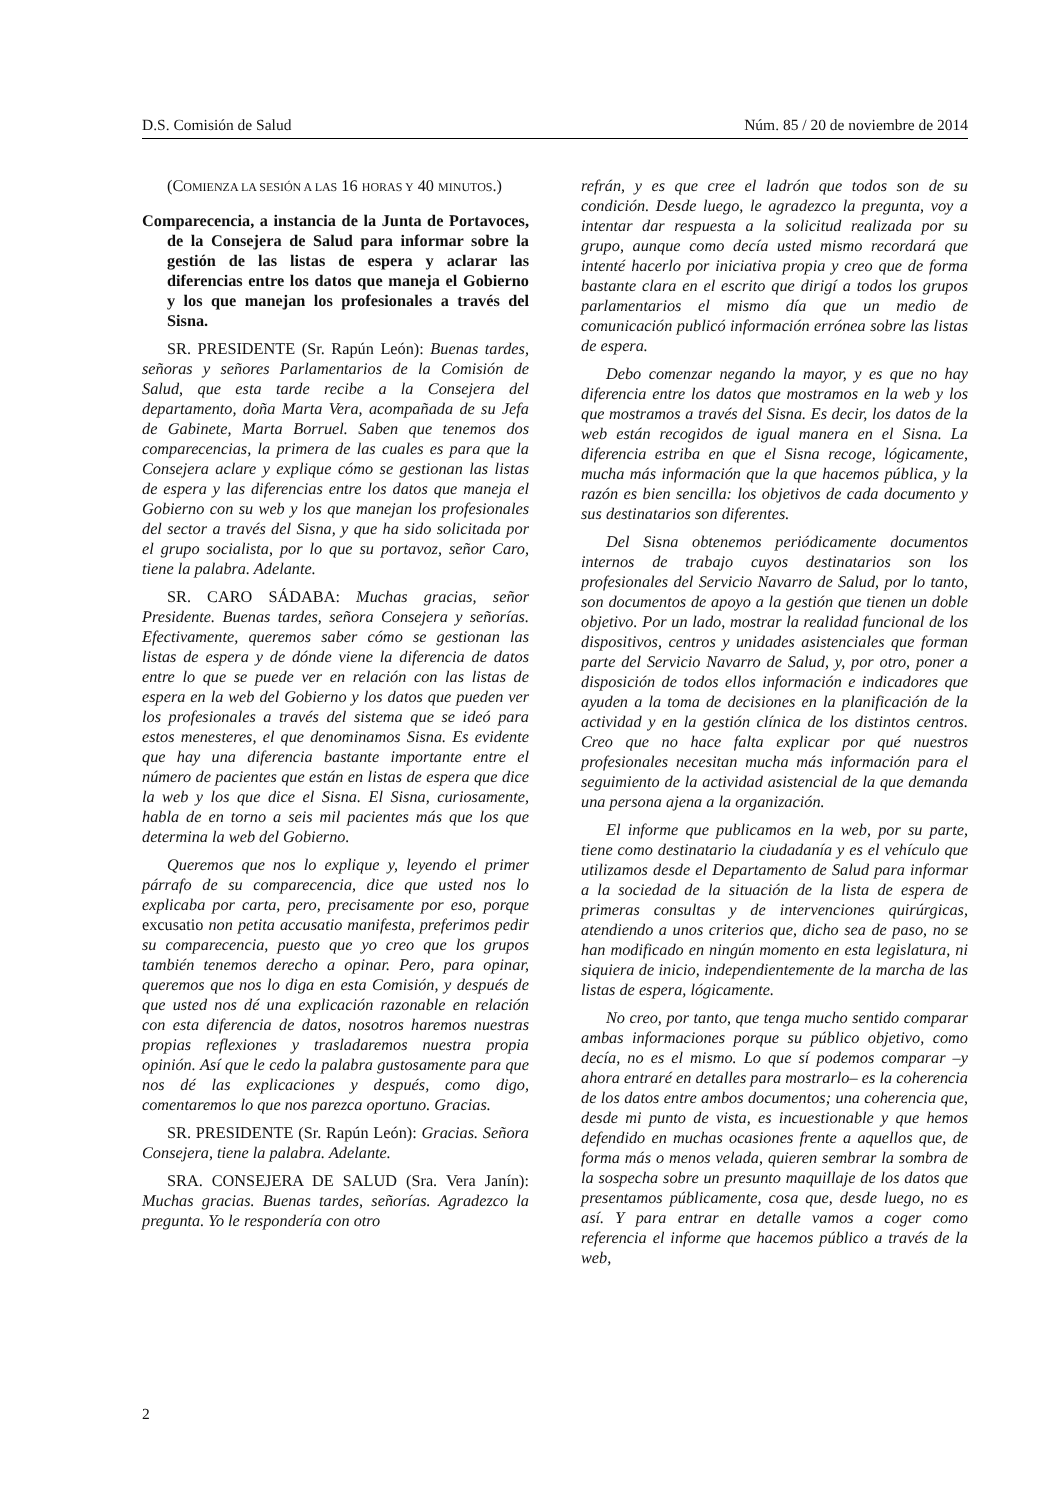D.S. Comisión de Salud Núm. 85 / 20 de noviembre de 2014
(COMIENZA LA SESIÓN A LAS 16 HORAS Y 40 MINUTOS.)
Comparecencia, a instancia de la Junta de Portavoces, de la Consejera de Salud para informar sobre la gestión de las listas de espera y aclarar las diferencias entre los datos que maneja el Gobierno y los que manejan los profesionales a través del Sisna.
SR. PRESIDENTE (Sr. Rapún León): Buenas tardes, señoras y señores Parlamentarios de la Comisión de Salud, que esta tarde recibe a la Consejera del departamento, doña Marta Vera, acompañada de su Jefa de Gabinete, Marta Borruel. Saben que tenemos dos comparecencias, la primera de las cuales es para que la Consejera aclare y explique cómo se gestionan las listas de espera y las diferencias entre los datos que maneja el Gobierno con su web y los que manejan los profesionales del sector a través del Sisna, y que ha sido solicitada por el grupo socialista, por lo que su portavoz, señor Caro, tiene la palabra. Adelante.
SR. CARO SÁDABA: Muchas gracias, señor Presidente. Buenas tardes, señora Consejera y señorías. Efectivamente, queremos saber cómo se gestionan las listas de espera y de dónde viene la diferencia de datos entre lo que se puede ver en relación con las listas de espera en la web del Gobierno y los datos que pueden ver los profesionales a través del sistema que se ideó para estos menesteres, el que denominamos Sisna. Es evidente que hay una diferencia bastante importante entre el número de pacientes que están en listas de espera que dice la web y los que dice el Sisna. El Sisna, curiosamente, habla de en torno a seis mil pacientes más que los que determina la web del Gobierno.
Queremos que nos lo explique y, leyendo el primer párrafo de su comparecencia, dice que usted nos lo explicaba por carta, pero, precisamente por eso, porque excusatio non petita accusatio manifesta, preferimos pedir su comparecencia, puesto que yo creo que los grupos también tenemos derecho a opinar. Pero, para opinar, queremos que nos lo diga en esta Comisión, y después de que usted nos dé una explicación razonable en relación con esta diferencia de datos, nosotros haremos nuestras propias reflexiones y trasladaremos nuestra propia opinión. Así que le cedo la palabra gustosamente para que nos dé las explicaciones y después, como digo, comentaremos lo que nos parezca oportuno. Gracias.
SR. PRESIDENTE (Sr. Rapún León): Gracias. Señora Consejera, tiene la palabra. Adelante.
SRA. CONSEJERA DE SALUD (Sra. Vera Janín): Muchas gracias. Buenas tardes, señorías. Agradezco la pregunta. Yo le respondería con otro
refrán, y es que cree el ladrón que todos son de su condición. Desde luego, le agradezco la pregunta, voy a intentar dar respuesta a la solicitud realizada por su grupo, aunque como decía usted mismo recordará que intenté hacerlo por iniciativa propia y creo que de forma bastante clara en el escrito que dirigí a todos los grupos parlamentarios el mismo día que un medio de comunicación publicó información errónea sobre las listas de espera.
Debo comenzar negando la mayor, y es que no hay diferencia entre los datos que mostramos en la web y los que mostramos a través del Sisna. Es decir, los datos de la web están recogidos de igual manera en el Sisna. La diferencia estriba en que el Sisna recoge, lógicamente, mucha más información que la que hacemos pública, y la razón es bien sencilla: los objetivos de cada documento y sus destinatarios son diferentes.
Del Sisna obtenemos periódicamente documentos internos de trabajo cuyos destinatarios son los profesionales del Servicio Navarro de Salud, por lo tanto, son documentos de apoyo a la gestión que tienen un doble objetivo. Por un lado, mostrar la realidad funcional de los dispositivos, centros y unidades asistenciales que forman parte del Servicio Navarro de Salud, y, por otro, poner a disposición de todos ellos información e indicadores que ayuden a la toma de decisiones en la planificación de la actividad y en la gestión clínica de los distintos centros. Creo que no hace falta explicar por qué nuestros profesionales necesitan mucha más información para el seguimiento de la actividad asistencial de la que demanda una persona ajena a la organización.
El informe que publicamos en la web, por su parte, tiene como destinatario la ciudadanía y es el vehículo que utilizamos desde el Departamento de Salud para informar a la sociedad de la situación de la lista de espera de primeras consultas y de intervenciones quirúrgicas, atendiendo a unos criterios que, dicho sea de paso, no se han modificado en ningún momento en esta legislatura, ni siquiera de inicio, independientemente de la marcha de las listas de espera, lógicamente.
No creo, por tanto, que tenga mucho sentido comparar ambas informaciones porque su público objetivo, como decía, no es el mismo. Lo que sí podemos comparar –y ahora entraré en detalles para mostrarlo– es la coherencia de los datos entre ambos documentos; una coherencia que, desde mi punto de vista, es incuestionable y que hemos defendido en muchas ocasiones frente a aquellos que, de forma más o menos velada, quieren sembrar la sombra de la sospecha sobre un presunto maquillaje de los datos que presentamos públicamente, cosa que, desde luego, no es así. Y para entrar en detalle vamos a coger como referencia el informe que hacemos público a través de la web,
2